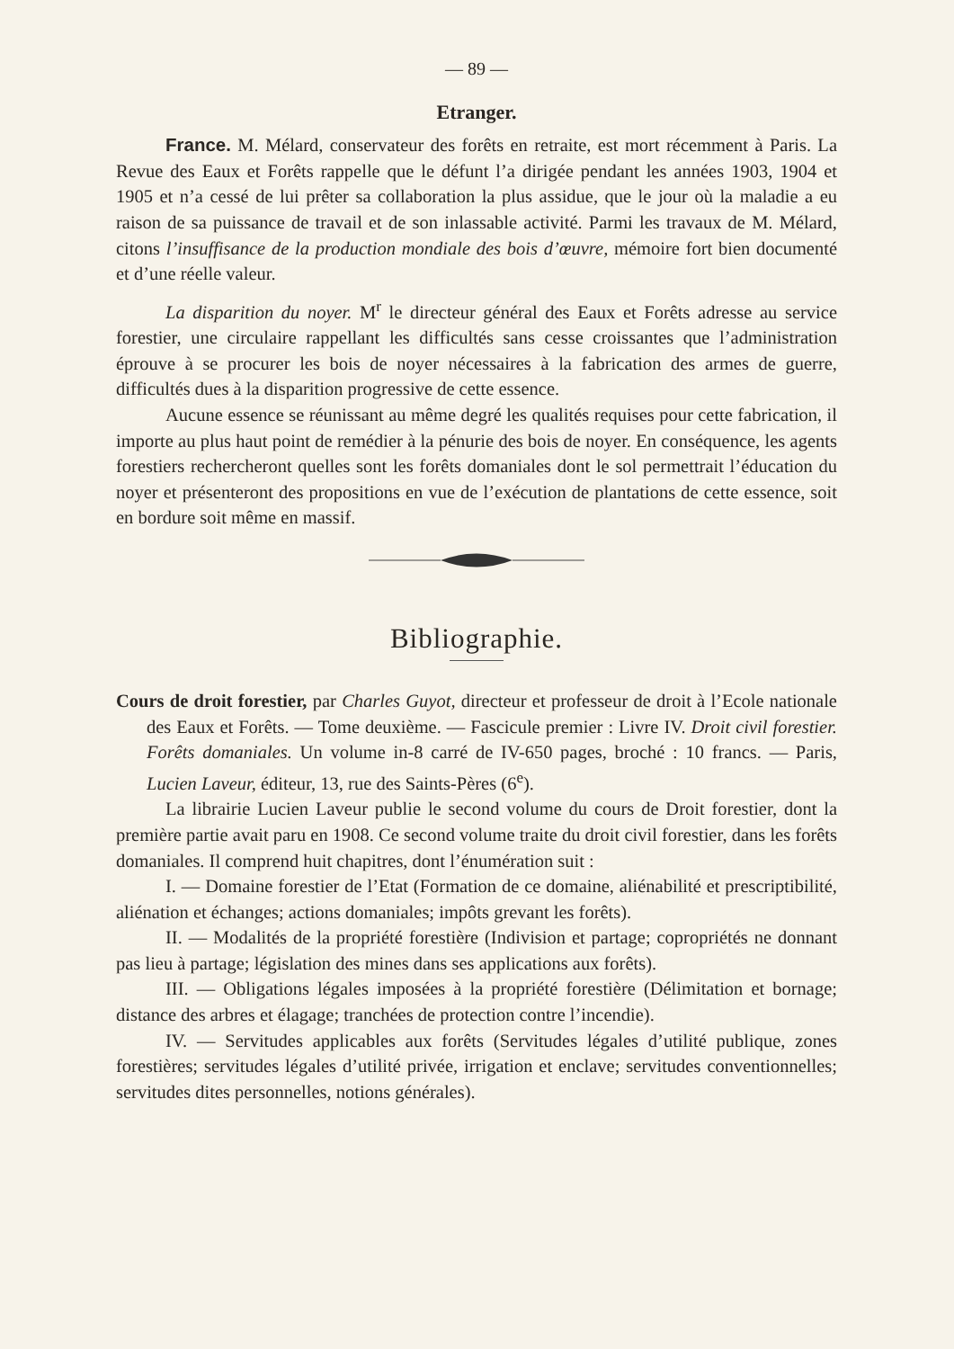— 89 —
Etranger.
France. M. Mélard, conservateur des forêts en retraite, est mort récemment à Paris. La Revue des Eaux et Forêts rappelle que le défunt l’a dirigée pendant les années 1903, 1904 et 1905 et n’a cessé de lui prêter sa collaboration la plus assidue, que le jour où la maladie a eu raison de sa puissance de travail et de son inlassable activité. Parmi les travaux de M. Mélard, citons l’insuffisance de la production mondiale des bois d’œuvre, mémoire fort bien documenté et d’une réelle valeur.
La disparition du noyer. M<sup>r</sup> le directeur général des Eaux et Forêts adresse au service forestier, une circulaire rappellant les difficultés sans cesse croissantes que l’administration éprouve à se procurer les bois de noyer nécessaires à la fabrication des armes de guerre, difficultés dues à la disparition progressive de cette essence.
Aucune essence se réunissant au même degré les qualités requises pour cette fabrication, il importe au plus haut point de remédier à la pénurie des bois de noyer. En conséquence, les agents forestiers rechercheront quelles sont les forêts domaniales dont le sol permettrait l’éducation du noyer et présenteront des propositions en vue de l’exécution de plantations de cette essence, soit en bordure soit même en massif.
Bibliographie.
Cours de droit forestier, par Charles Guyot, directeur et professeur de droit à l’Ecole nationale des Eaux et Forêts. — Tome deuxième. — Fascicule premier : Livre IV. Droit civil forestier. Forêts domaniales. Un volume in-8 carré de IV-650 pages, broché : 10 francs. — Paris, Lucien Laveur, éditeur, 13, rue des Saints-Pères (6<sup>e</sup>).
La librairie Lucien Laveur publie le second volume du cours de Droit forestier, dont la première partie avait paru en 1908. Ce second volume traite du droit civil forestier, dans les forêts domaniales. Il comprend huit chapitres, dont l’énumération suit :
I. — Domaine forestier de l’Etat (Formation de ce domaine, aliénabilité et prescriptibilité, aliénation et échanges; actions domaniales; impôts grevant les forêts).
II. — Modalités de la propriété forestière (Indivision et partage; copropriétés ne donnant pas lieu à partage; législation des mines dans ses applications aux forêts).
III. — Obligations légales imposées à la propriété forestière (Délimitation et bornage; distance des arbres et élagage; tranchées de protection contre l’incendie).
IV. — Servitudes applicables aux forêts (Servitudes légales d’utilité publique, zones forestières; servitudes légales d’utilité privée, irrigation et enclave; servitudes conventionnelles; servitudes dites personnelles, notions générales).